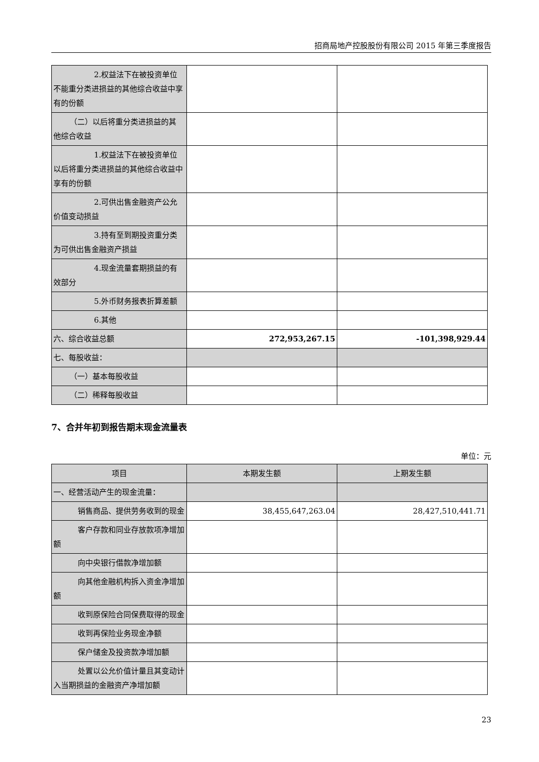招商局地产控股股份有限公司 2015 年第三季度报告
| 2.权益法下在被投资单位 不能重分类进损益的其他综合收益中享有的份额 | | |
| （二）以后将重分类进损益的其 他综合收益 | | |
| 1.权益法下在被投资单位 以后将重分类进损益的其他综合收益中享有的份额 | | |
| 2.可供出售金融资产公允 价值变动损益 | | |
| 3.持有至到期投资重分类 为可供出售金融资产损益 | | |
| 4.现金流量套期损益的有 效部分 | | |
| 5.外币财务报表折算差额 | | |
| 6.其他 | | |
| 六、综合收益总额 | 272,953,267.15 | -101,398,929.44 |
| 七、每股收益： | | |
| （一）基本每股收益 | | |
| （二）稀释每股收益 | | |
7、合并年初到报告期末现金流量表
单位：元
| 项目 | 本期发生额 | 上期发生额 |
| --- | --- | --- |
| 一、经营活动产生的现金流量： | | |
| 销售商品、提供劳务收到的现金 | 38,455,647,263.04 | 28,427,510,441.71 |
| 客户存款和同业存放款项净增加 额 | | |
| 向中央银行借款净增加额 | | |
| 向其他金融机构拆入资金净增加 额 | | |
| 收到原保险合同保费取得的现金 | | |
| 收到再保险业务现金净额 | | |
| 保户储金及投资款净增加额 | | |
| 处置以公允价值计量且其变动计 入当期损益的金融资产净增加额 | | |
23